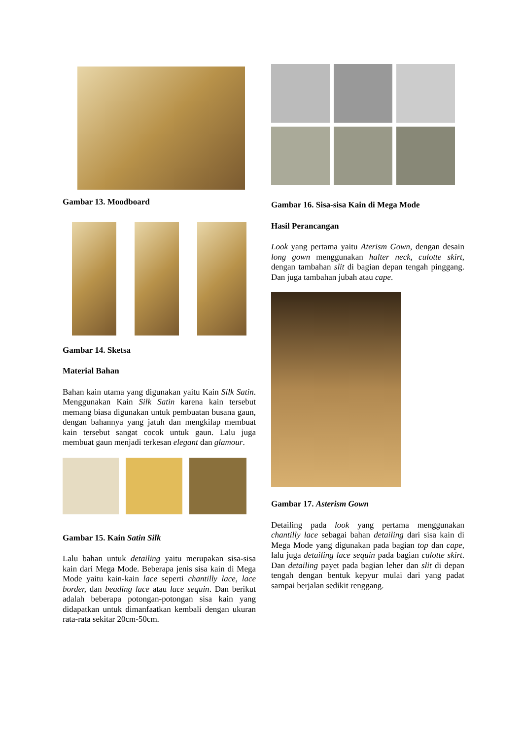Gambar 13. Moodboard
Gambar 14. Sketsa
Material Bahan
Bahan kain utama yang digunakan yaitu Kain Silk Satin. Menggunakan Kain Silk Satin karena kain tersebut memang biasa digunakan untuk pembuatan busana gaun, dengan bahannya yang jatuh dan mengkilap membuat kain tersebut sangat cocok untuk gaun. Lalu juga membuat gaun menjadi terkesan elegant dan glamour.
Gambar 15. Kain Satin Silk
Lalu bahan untuk detailing yaitu merupakan sisa-sisa kain dari Mega Mode. Beberapa jenis sisa kain di Mega Mode yaitu kain-kain lace seperti chantilly lace, lace border, dan beading lace atau lace sequin. Dan berikut adalah beberapa potongan-potongan sisa kain yang didapatkan untuk dimanfaatkan kembali dengan ukuran rata-rata sekitar 20cm-50cm.
Gambar 16. Sisa-sisa Kain di Mega Mode
Hasil Perancangan
Look yang pertama yaitu Aterism Gown, dengan desain long gown menggunakan halter neck, culotte skirt, dengan tambahan slit di bagian depan tengah pinggang. Dan juga tambahan jubah atau cape.
Gambar 17. Asterism Gown
Detailing pada look yang pertama menggunakan chantilly lace sebagai bahan detailing dari sisa kain di Mega Mode yang digunakan pada bagian top dan cape, lalu juga detailing lace sequin pada bagian culotte skirt. Dan detailing payet pada bagian leher dan slit di depan tengah dengan bentuk kepyur mulai dari yang padat sampai berjalan sedikit renggang.